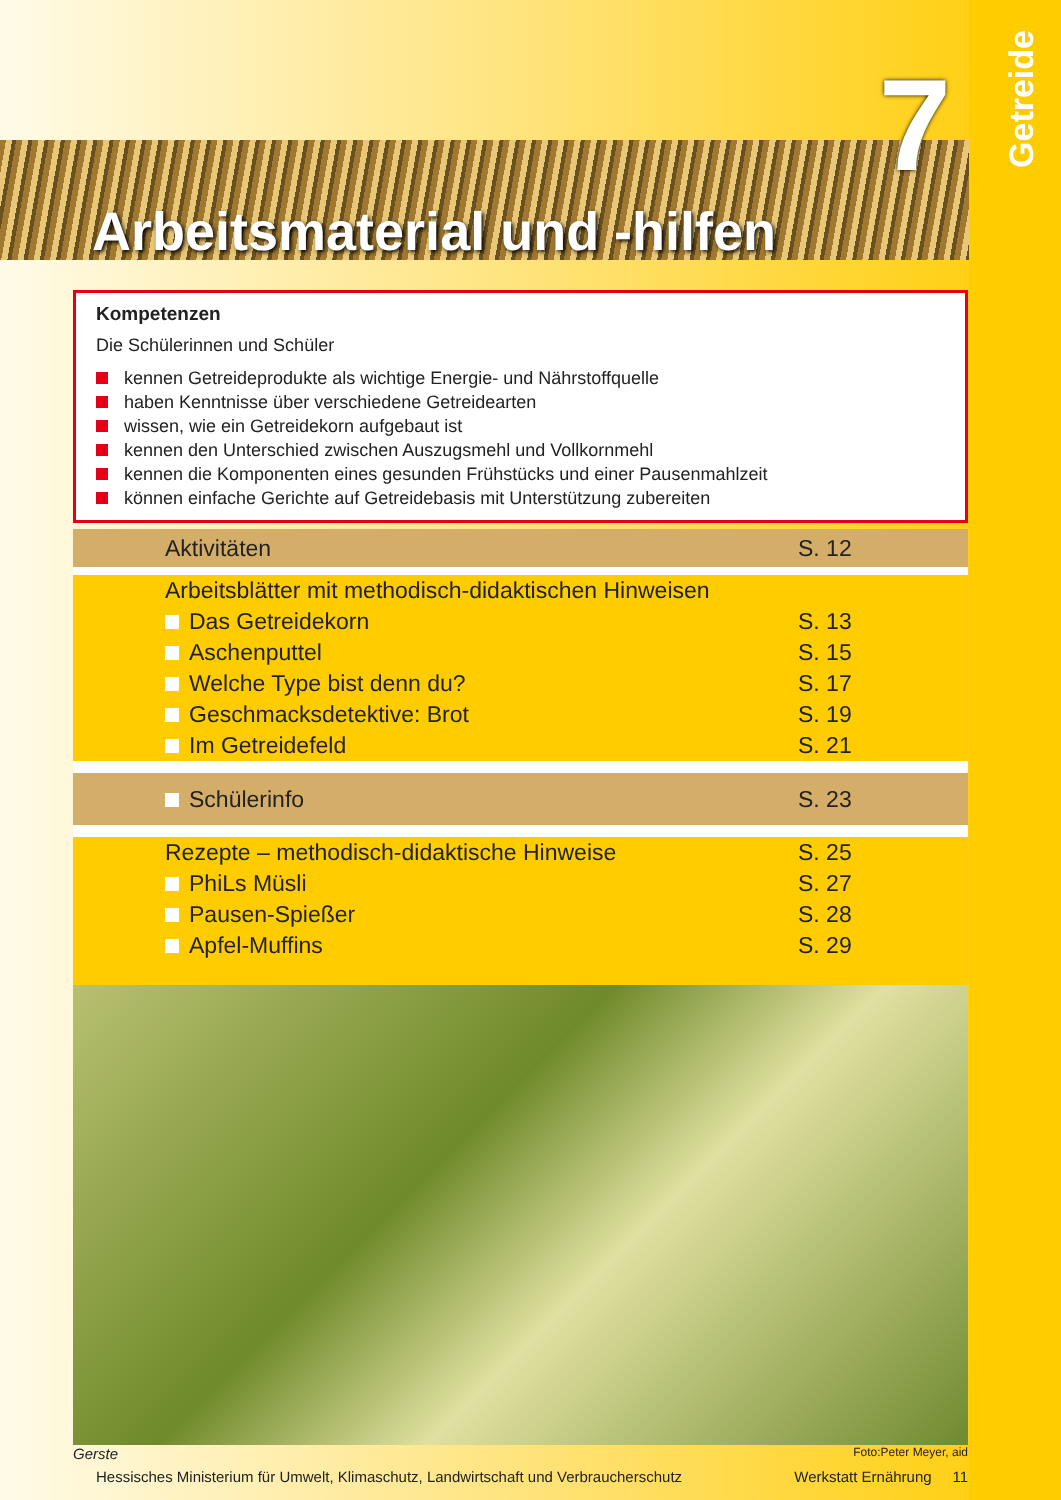7
Getreide
Arbeitsmaterial und -hilfen
Kompetenzen
Die Schülerinnen und Schüler
kennen Getreideprodukte als wichtige Energie- und Nährstoffquelle
haben Kenntnisse über verschiedene Getreidearten
wissen, wie ein Getreidekorn aufgebaut ist
kennen den Unterschied zwischen Auszugsmehl und Vollkornmehl
kennen die Komponenten eines gesunden Frühstücks und einer Pausenmahlzeit
können einfache Gerichte auf Getreidebasis mit Unterstützung zubereiten
| Aktivitäten | S. 12 |
| Arbeitsblätter mit methodisch-didaktischen Hinweisen | |
| Das Getreidekorn | S. 13 |
| Aschenputtel | S. 15 |
| Welche Type bist denn du? | S. 17 |
| Geschmacksdetektive: Brot | S. 19 |
| Im Getreidefeld | S. 21 |
| Schülerinfo | S. 23 |
| Rezepte – methodisch-didaktische Hinweise | S. 25 |
| PhiLs Müsli | S. 27 |
| Pausen-Spießer | S. 28 |
| Apfel-Muffins | S. 29 |
Gerste Foto:Peter Meyer, aid
Hessisches Ministerium für Umwelt, Klimaschutz, Landwirtschaft und Verbraucherschutz Werkstatt Ernährung 11